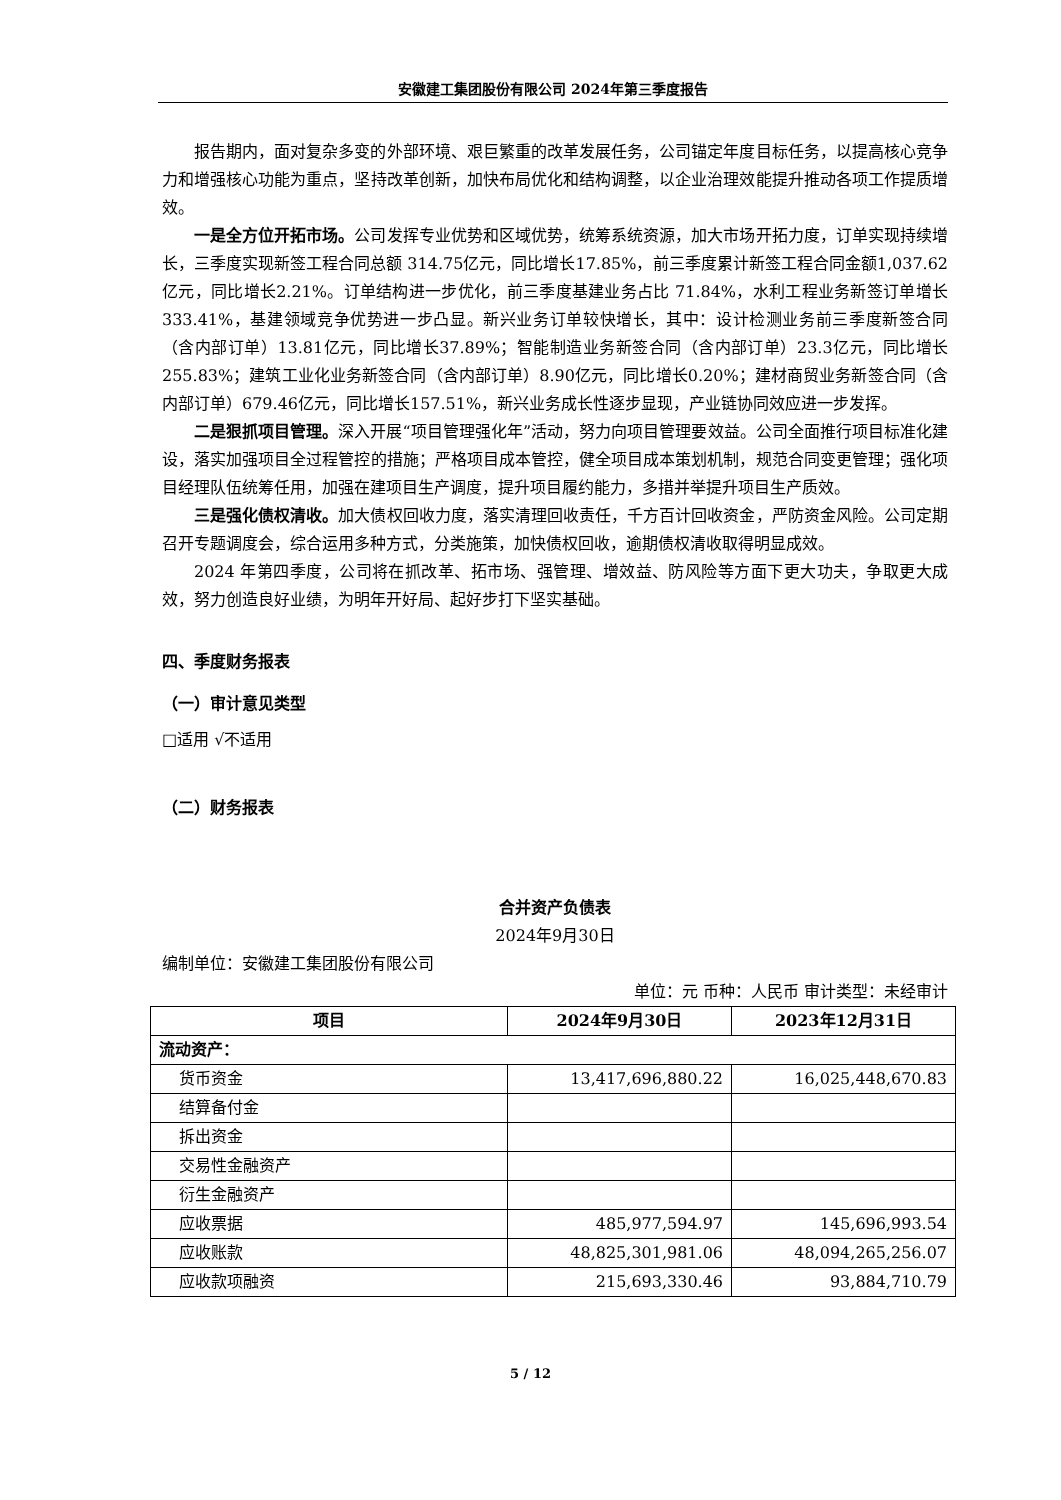安徽建工集团股份有限公司 2024年第三季度报告
报告期内，面对复杂多变的外部环境、艰巨繁重的改革发展任务，公司锚定年度目标任务，以提高核心竞争力和增强核心功能为重点，坚持改革创新，加快布局优化和结构调整，以企业治理效能提升推动各项工作提质增效。
一是全方位开拓市场。公司发挥专业优势和区域优势，统筹系统资源，加大市场开拓力度，订单实现持续增长，三季度实现新签工程合同总额 314.75亿元，同比增长17.85%，前三季度累计新签工程合同金额1,037.62亿元，同比增长2.21%。订单结构进一步优化，前三季度基建业务占比 71.84%，水利工程业务新签订单增长333.41%，基建领域竞争优势进一步凸显。新兴业务订单较快增长，其中：设计检测业务前三季度新签合同（含内部订单）13.81亿元，同比增长37.89%；智能制造业务新签合同（含内部订单）23.3亿元，同比增长255.83%；建筑工业化业务新签合同（含内部订单）8.90亿元，同比增长0.20%；建材商贸业务新签合同（含内部订单）679.46亿元，同比增长157.51%，新兴业务成长性逐步显现，产业链协同效应进一步发挥。
二是狠抓项目管理。深入开展“项目管理强化年”活动，努力向项目管理要效益。公司全面推行项目标准化建设，落实加强项目全过程管控的措施；严格项目成本管控，健全项目成本策划机制，规范合同变更管理；强化项目经理队伍统筹任用，加强在建项目生产调度，提升项目履约能力，多措并举提升项目生产质效。
三是强化债权清收。加大债权回收力度，落实清理回收责任，千方百计回收资金，严防资金风险。公司定期召开专题调度会，综合运用多种方式，分类施策，加快债权回收，逾期债权清收取得明显成效。
2024 年第四季度，公司将在抓改革、拓市场、强管理、增效益、防风险等方面下更大功夫，争取更大成效，努力创造良好业绩，为明年开好局、起好步打下坚实基础。
四、季度财务报表
（一）审计意见类型
□适用 √不适用
（二）财务报表
合并资产负债表
2024年9月30日
编制单位：安徽建工集团股份有限公司
单位：元 币种：人民币 审计类型：未经审计
| 项目 | 2024年9月30日 | 2023年12月31日 |
| --- | --- | --- |
| 流动资产： | | |
| 货币资金 | 13,417,696,880.22 | 16,025,448,670.83 |
| 结算备付金 | | |
| 拆出资金 | | |
| 交易性金融资产 | | |
| 衍生金融资产 | | |
| 应收票据 | 485,977,594.97 | 145,696,993.54 |
| 应收账款 | 48,825,301,981.06 | 48,094,265,256.07 |
| 应收款项融资 | 215,693,330.46 | 93,884,710.79 |
5 / 12